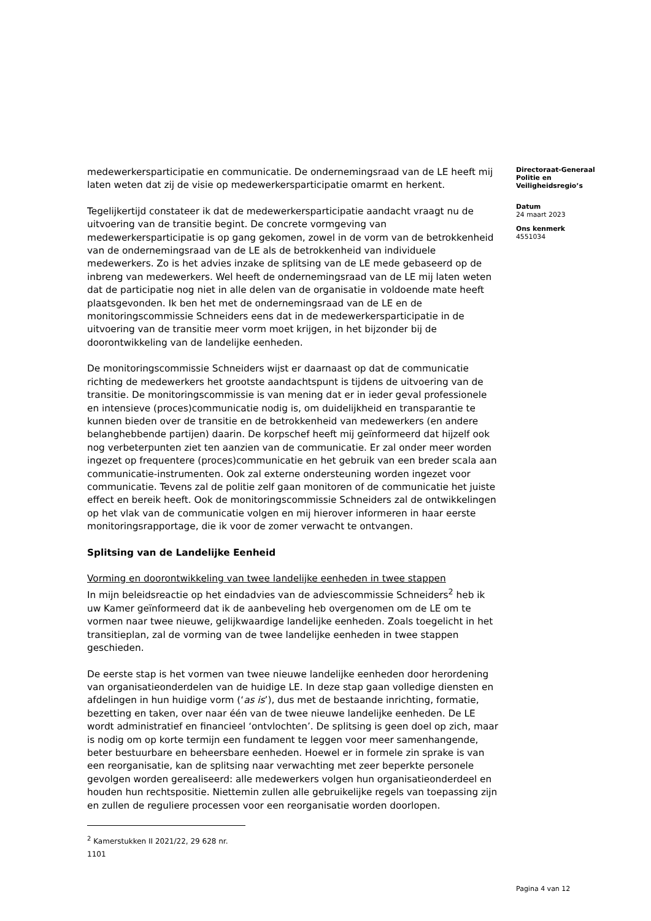medewerkersparticipatie en communicatie. De ondernemingsraad van de LE heeft mij laten weten dat zij de visie op medewerkersparticipatie omarmt en herkent.
Tegelijkertijd constateer ik dat de medewerkersparticipatie aandacht vraagt nu de uitvoering van de transitie begint. De concrete vormgeving van medewerkersparticipatie is op gang gekomen, zowel in de vorm van de betrokkenheid van de ondernemingsraad van de LE als de betrokkenheid van individuele medewerkers. Zo is het advies inzake de splitsing van de LE mede gebaseerd op de inbreng van medewerkers. Wel heeft de ondernemingsraad van de LE mij laten weten dat de participatie nog niet in alle delen van de organisatie in voldoende mate heeft plaatsgevonden. Ik ben het met de ondernemingsraad van de LE en de monitoringscommissie Schneiders eens dat in de medewerkersparticipatie in de uitvoering van de transitie meer vorm moet krijgen, in het bijzonder bij de doorontwikkeling van de landelijke eenheden.
De monitoringscommissie Schneiders wijst er daarnaast op dat de communicatie richting de medewerkers het grootste aandachtspunt is tijdens de uitvoering van de transitie. De monitoringscommissie is van mening dat er in ieder geval professionele en intensieve (proces)communicatie nodig is, om duidelijkheid en transparantie te kunnen bieden over de transitie en de betrokkenheid van medewerkers (en andere belanghebbende partijen) daarin. De korpschef heeft mij geïnformeerd dat hijzelf ook nog verbeterpunten ziet ten aanzien van de communicatie. Er zal onder meer worden ingezet op frequentere (proces)communicatie en het gebruik van een breder scala aan communicatie-instrumenten. Ook zal externe ondersteuning worden ingezet voor communicatie. Tevens zal de politie zelf gaan monitoren of de communicatie het juiste effect en bereik heeft. Ook de monitoringscommissie Schneiders zal de ontwikkelingen op het vlak van de communicatie volgen en mij hierover informeren in haar eerste monitoringsrapportage, die ik voor de zomer verwacht te ontvangen.
Splitsing van de Landelijke Eenheid
Vorming en doorontwikkeling van twee landelijke eenheden in twee stappen
In mijn beleidsreactie op het eindadvies van de adviescommissie Schneiders<sup>2</sup> heb ik uw Kamer geïnformeerd dat ik de aanbeveling heb overgenomen om de LE om te vormen naar twee nieuwe, gelijkwaardige landelijke eenheden. Zoals toegelicht in het transitieplan, zal de vorming van de twee landelijke eenheden in twee stappen geschieden.
De eerste stap is het vormen van twee nieuwe landelijke eenheden door herordening van organisatieonderdelen van de huidige LE. In deze stap gaan volledige diensten en afdelingen in hun huidige vorm (‘as is’), dus met de bestaande inrichting, formatie, bezetting en taken, over naar één van de twee nieuwe landelijke eenheden. De LE wordt administratief en financieel ‘ontvlochten’. De splitsing is geen doel op zich, maar is nodig om op korte termijn een fundament te leggen voor meer samenhangende, beter bestuurbare en beheersbare eenheden. Hoewel er in formele zin sprake is van een reorganisatie, kan de splitsing naar verwachting met zeer beperkte personele gevolgen worden gerealiseerd: alle medewerkers volgen hun organisatieonderdeel en houden hun rechtspositie. Niettemin zullen alle gebruikelijke regels van toepassing zijn en zullen de reguliere processen voor een reorganisatie worden doorlopen.
<sup>2</sup> Kamerstukken II 2021/22, 29 628 nr. 1101
Directoraat-Generaal Politie en Veiligheidsregio’s
Datum
24 maart 2023
Ons kenmerk
4551034
Pagina 4 van 12